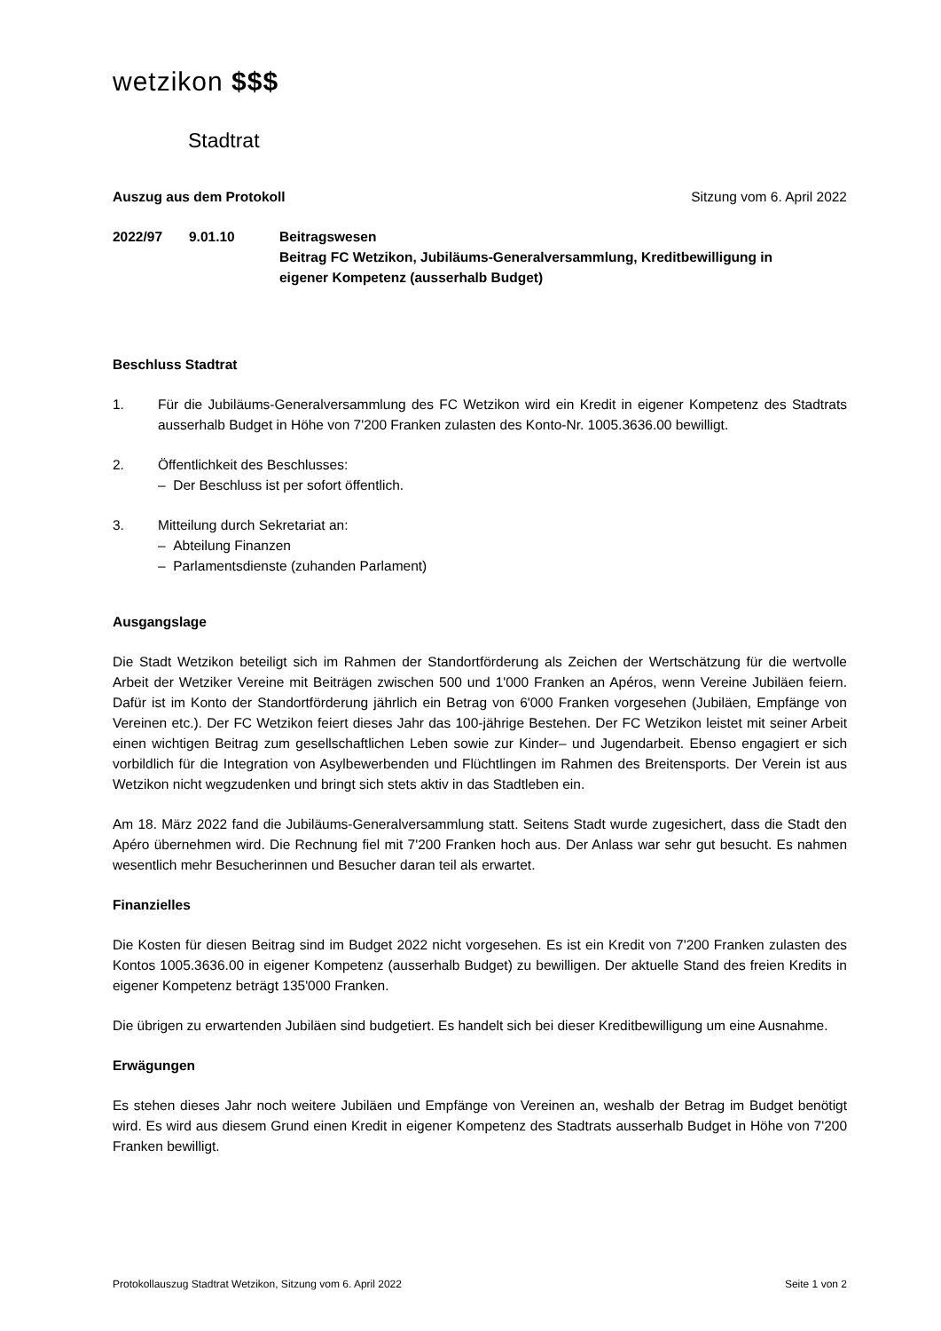wetzikon $$$
Stadtrat
Auszug aus dem Protokoll Sitzung vom 6. April 2022
2022/97 9.01.10 Beitragswesen
Beitrag FC Wetzikon, Jubiläums-Generalversammlung, Kreditbewilligung in
eigener Kompetenz (ausserhalb Budget)
Beschluss Stadtrat
1. Für die Jubiläums-Generalversammlung des FC Wetzikon wird ein Kredit in eigener Kompetenz des Stadtrats ausserhalb Budget in Höhe von 7'200 Franken zulasten des Konto-Nr. 1005.3636.00 bewilligt.
2. Öffentlichkeit des Beschlusses:
– Der Beschluss ist per sofort öffentlich.
3. Mitteilung durch Sekretariat an:
– Abteilung Finanzen
– Parlamentsdienste (zuhanden Parlament)
Ausgangslage
Die Stadt Wetzikon beteiligt sich im Rahmen der Standortförderung als Zeichen der Wertschätzung für die wertvolle Arbeit der Wetziker Vereine mit Beiträgen zwischen 500 und 1'000 Franken an Apéros, wenn Vereine Jubiläen feiern. Dafür ist im Konto der Standortförderung jährlich ein Betrag von 6'000 Franken vorgesehen (Jubiläen, Empfänge von Vereinen etc.). Der FC Wetzikon feiert dieses Jahr das 100-jährige Bestehen. Der FC Wetzikon leistet mit seiner Arbeit einen wichtigen Beitrag zum gesellschaftlichen Leben sowie zur Kinder– und Jugendarbeit. Ebenso engagiert er sich vorbildlich für die Integration von Asylbewerbenden und Flüchtlingen im Rahmen des Breitensports. Der Verein ist aus Wetzikon nicht wegzudenken und bringt sich stets aktiv in das Stadtleben ein.
Am 18. März 2022 fand die Jubiläums-Generalversammlung statt. Seitens Stadt wurde zugesichert, dass die Stadt den Apéro übernehmen wird. Die Rechnung fiel mit 7'200 Franken hoch aus. Der Anlass war sehr gut besucht. Es nahmen wesentlich mehr Besucherinnen und Besucher daran teil als erwartet.
Finanzielles
Die Kosten für diesen Beitrag sind im Budget 2022 nicht vorgesehen. Es ist ein Kredit von 7'200 Franken zulasten des Kontos 1005.3636.00 in eigener Kompetenz (ausserhalb Budget) zu bewilligen. Der aktuelle Stand des freien Kredits in eigener Kompetenz beträgt 135'000 Franken.
Die übrigen zu erwartenden Jubiläen sind budgetiert. Es handelt sich bei dieser Kreditbewilligung um eine Ausnahme.
Erwägungen
Es stehen dieses Jahr noch weitere Jubiläen und Empfänge von Vereinen an, weshalb der Betrag im Budget benötigt wird. Es wird aus diesem Grund einen Kredit in eigener Kompetenz des Stadtrats ausserhalb Budget in Höhe von 7'200 Franken bewilligt.
Protokollauszug Stadtrat Wetzikon, Sitzung vom 6. April 2022 Seite 1 von 2